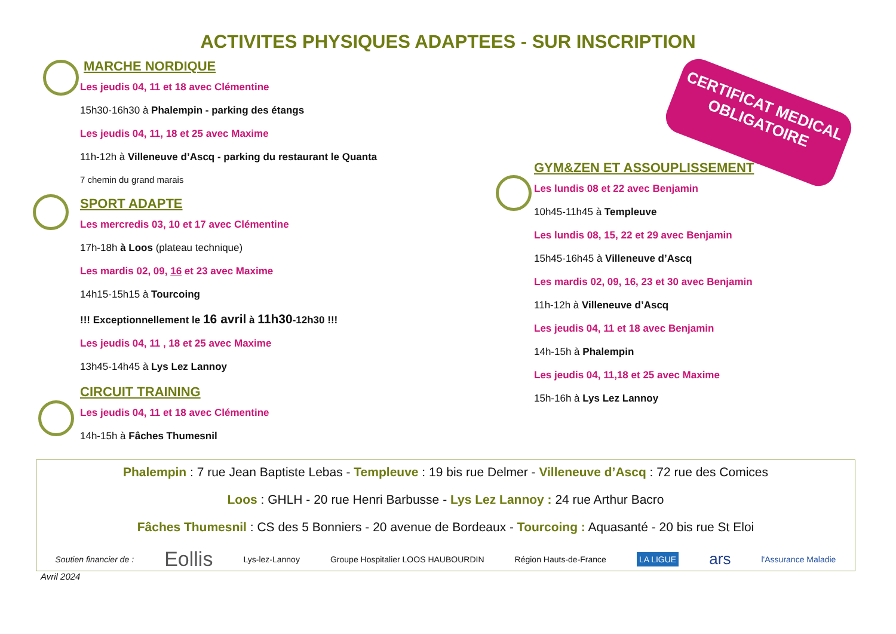ACTIVITES PHYSIQUES ADAPTEES - SUR INSCRIPTION
CERTIFICAT MEDICAL
OBLIGATOIRE
MARCHE NORDIQUE
Les jeudis 04, 11 et 18 avec Clémentine
15h30-16h30 à Phalempin - parking des étangs
Les jeudis 04, 11, 18 et 25 avec Maxime
11h-12h à Villeneuve d’Ascq - parking du restaurant le Quanta
7 chemin du grand marais
SPORT ADAPTE
Les mercredis 03, 10 et 17 avec Clémentine
17h-18h à Loos (plateau technique)
Les mardis 02, 09, 16 et 23 avec Maxime
14h15-15h15 à Tourcoing
!!! Exceptionnellement le 16 avril à 11h30-12h30 !!!
Les jeudis 04, 11 , 18 et 25 avec Maxime
13h45-14h45 à Lys Lez Lannoy
CIRCUIT TRAINING
Les jeudis 04, 11 et 18 avec Clémentine
14h-15h à Fâches Thumesnil
GYM&ZEN ET ASSOUPLISSEMENT
Les lundis 08 et 22 avec Benjamin
10h45-11h45 à Templeuve
Les lundis 08, 15, 22 et 29 avec Benjamin
15h45-16h45 à Villeneuve d’Ascq
Les mardis 02, 09, 16, 23 et 30 avec Benjamin
11h-12h à Villeneuve d’Ascq
Les jeudis 04, 11 et 18 avec Benjamin
14h-15h à Phalempin
Les jeudis 04, 11,18 et 25 avec Maxime
15h-16h à Lys Lez Lannoy
Phalempin : 7 rue Jean Baptiste Lebas - Templeuve : 19 bis rue Delmer - Villeneuve d’Ascq : 72 rue des Comices
Loos : GHLH - 20 rue Henri Barbusse - Lys Lez Lannoy : 24 rue Arthur Bacro
Fâches Thumesnil : CS des 5 Bonniers - 20 avenue de Bordeaux - Tourcoing : Aquasanté - 20 bis rue St Eloi
Soutien financier de : Eollis Lys-lez-Lannoy Groupe Hospitalier LOOS HAUBOURDIN Région Hauts-de-France LA LIGUE ars l'Assurance Maladie
Avril 2024